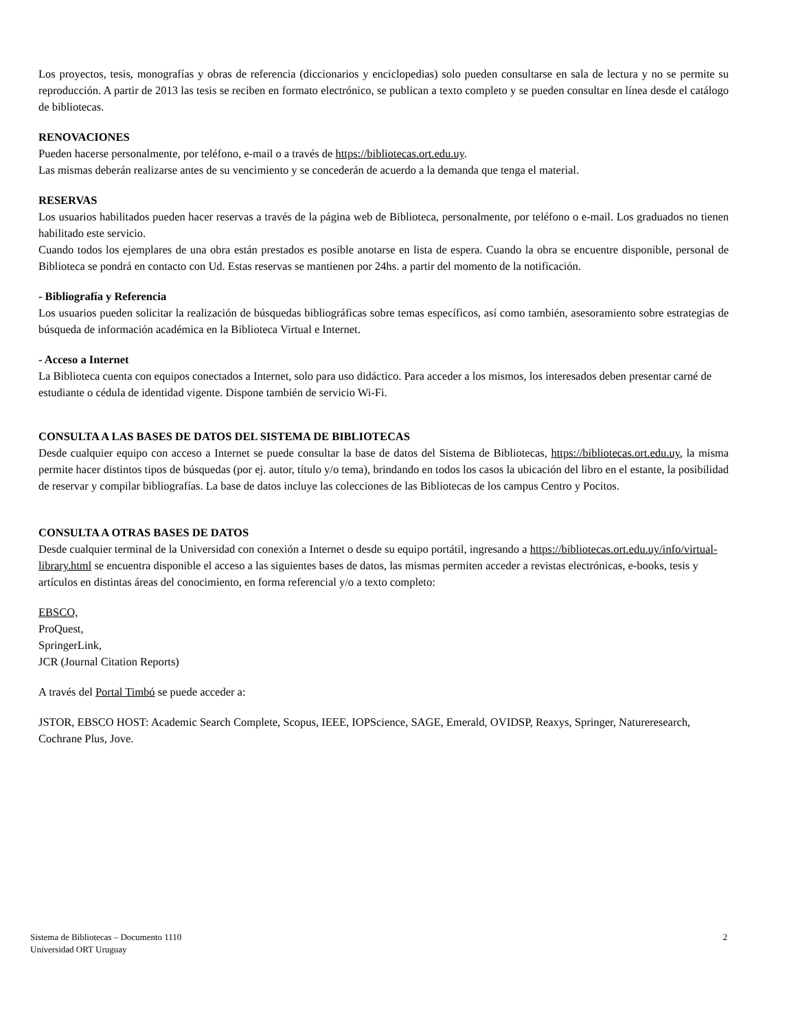Los proyectos, tesis, monografías y obras de referencia (diccionarios y enciclopedias) solo pueden consultarse en sala de lectura y no se permite su reproducción. A partir de 2013 las tesis se reciben en formato electrónico, se publican a texto completo y se pueden consultar en línea desde el catálogo de bibliotecas.
RENOVACIONES
Pueden hacerse personalmente, por teléfono, e-mail o a través de https://bibliotecas.ort.edu.uy.
Las mismas deberán realizarse antes de su vencimiento y se concederán de acuerdo a la demanda que tenga el material.
RESERVAS
Los usuarios habilitados pueden hacer reservas a través de la página web de Biblioteca, personalmente, por teléfono o e-mail. Los graduados no tienen habilitado este servicio.
Cuando todos los ejemplares de una obra están prestados es posible anotarse en lista de espera. Cuando la obra se encuentre disponible, personal de Biblioteca se pondrá en contacto con Ud. Estas reservas se mantienen por 24hs. a partir del momento de la notificación.
- Bibliografía y Referencia
Los usuarios pueden solicitar la realización de búsquedas bibliográficas sobre temas específicos, así como también, asesoramiento sobre estrategias de búsqueda de información académica en la Biblioteca Virtual e Internet.
- Acceso a Internet
La Biblioteca cuenta con equipos conectados a Internet, solo para uso didáctico. Para acceder a los mismos, los interesados deben presentar carné de estudiante o cédula de identidad vigente. Dispone también de servicio Wi-Fi.
CONSULTA A LAS BASES DE DATOS DEL SISTEMA DE BIBLIOTECAS
Desde cualquier equipo con acceso a Internet se puede consultar la base de datos del Sistema de Bibliotecas, https://bibliotecas.ort.edu.uy, la misma permite hacer distintos tipos de búsquedas (por ej. autor, título y/o tema), brindando en todos los casos la ubicación del libro en el estante, la posibilidad de reservar y compilar bibliografías. La base de datos incluye las colecciones de las Bibliotecas de los campus Centro y Pocitos.
CONSULTA A OTRAS BASES DE DATOS
Desde cualquier terminal de la Universidad con conexión a Internet o desde su equipo portátil, ingresando a https://bibliotecas.ort.edu.uy/info/virtual-library.html se encuentra disponible el acceso a las siguientes bases de datos, las mismas permiten acceder a revistas electrónicas, e-books, tesis y artículos en distintas áreas del conocimiento, en forma referencial y/o a texto completo:
EBSCO,
ProQuest,
SpringerLink,
JCR (Journal Citation Reports)
A través del Portal Timbó se puede acceder a:
JSTOR, EBSCO HOST: Academic Search Complete, Scopus, IEEE, IOPScience, SAGE, Emerald, OVIDSP, Reaxys, Springer, Natureresearch, Cochrane Plus, Jove.
Sistema de Bibliotecas – Documento 1110
Universidad ORT Uruguay
2